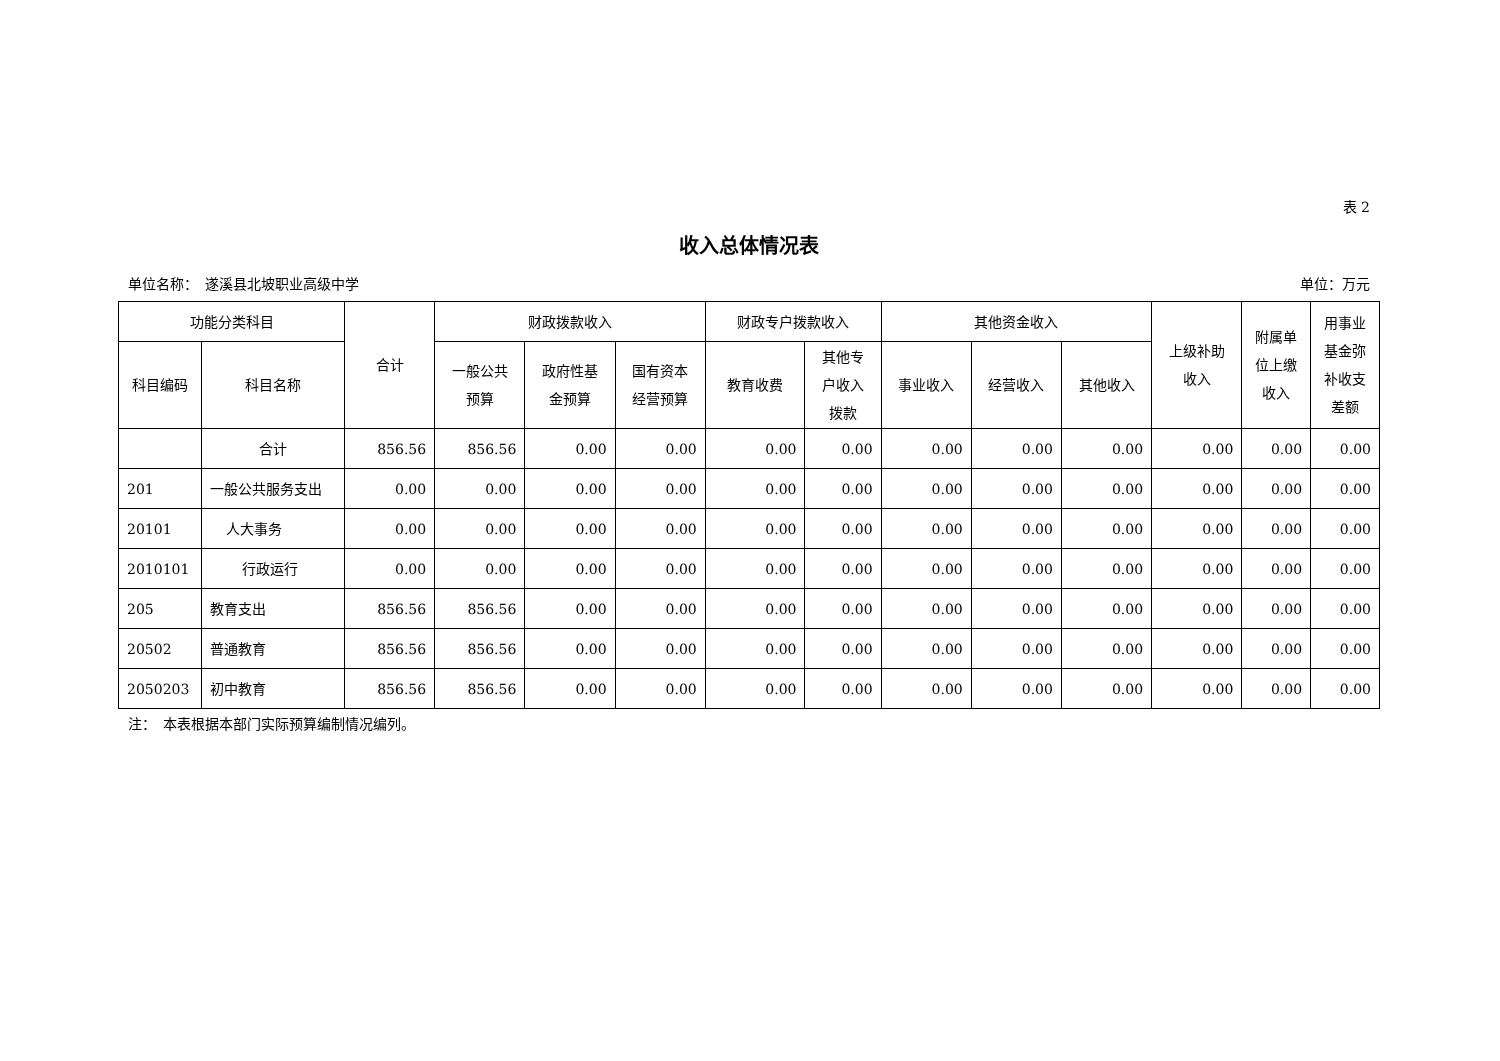表 2
收入总体情况表
单位名称：　遂溪县北坡职业高级中学 单位：万元
| 功能分类科目 | | 合计 | 财政拨款收入 | | | 财政专户拨款收入 | | 其他资金收入 | | | 上级补助 收入 | 附属单 位上缴 收入 | 用事业 基金弥 补收支 差额 |
| --- | --- | --- | --- | --- | --- | --- | --- | --- | --- | --- | --- | --- | --- |
| 科目编码 | 科目名称 | | 一般公共 预算 | 政府性基 金预算 | 国有资本 经营预算 | 教育收费 | 其他专 户收入 拨款 | 事业收入 | 经营收入 | 其他收入 | | | |
| | 合计 | 856.56 | 856.56 | 0.00 | 0.00 | 0.00 | 0.00 | 0.00 | 0.00 | 0.00 | 0.00 | 0.00 | 0.00 |
| 201 | 一般公共服务支出 | 0.00 | 0.00 | 0.00 | 0.00 | 0.00 | 0.00 | 0.00 | 0.00 | 0.00 | 0.00 | 0.00 | 0.00 |
| 20101 | 人大事务 | 0.00 | 0.00 | 0.00 | 0.00 | 0.00 | 0.00 | 0.00 | 0.00 | 0.00 | 0.00 | 0.00 | 0.00 |
| 2010101 | 行政运行 | 0.00 | 0.00 | 0.00 | 0.00 | 0.00 | 0.00 | 0.00 | 0.00 | 0.00 | 0.00 | 0.00 | 0.00 |
| 205 | 教育支出 | 856.56 | 856.56 | 0.00 | 0.00 | 0.00 | 0.00 | 0.00 | 0.00 | 0.00 | 0.00 | 0.00 | 0.00 |
| 20502 | 普通教育 | 856.56 | 856.56 | 0.00 | 0.00 | 0.00 | 0.00 | 0.00 | 0.00 | 0.00 | 0.00 | 0.00 | 0.00 |
| 2050203 | 初中教育 | 856.56 | 856.56 | 0.00 | 0.00 | 0.00 | 0.00 | 0.00 | 0.00 | 0.00 | 0.00 | 0.00 | 0.00 |
注：　本表根据本部门实际预算编制情况编列。